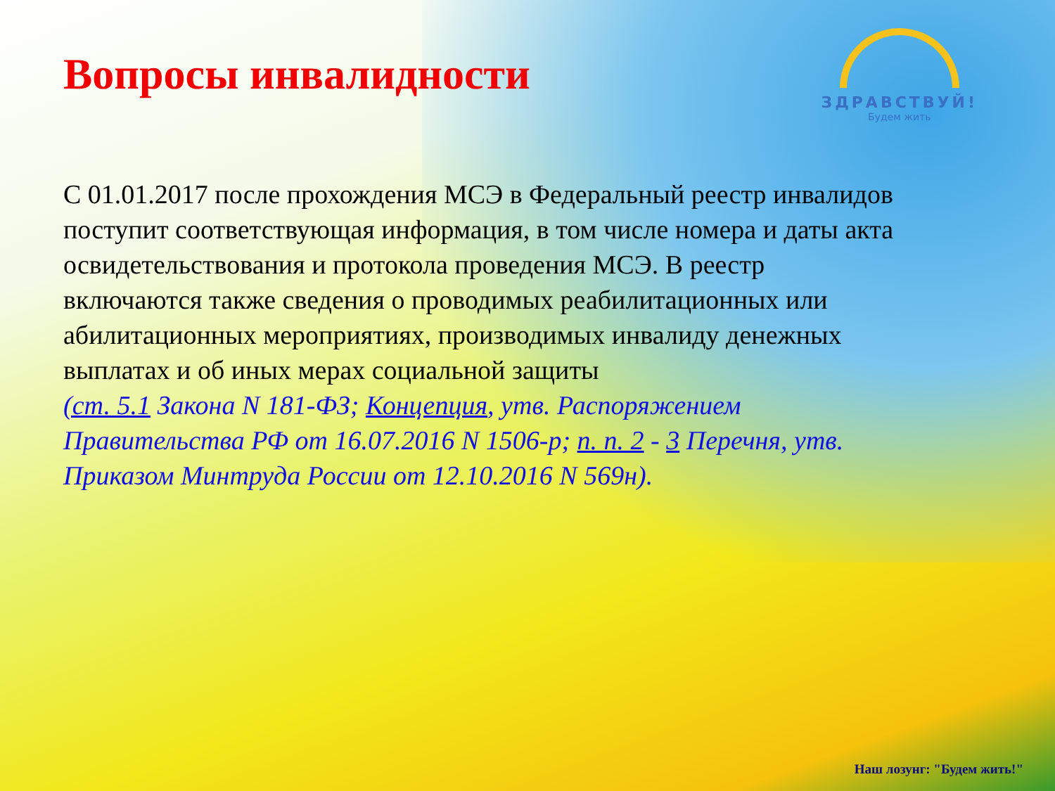Вопросы инвалидности
ЗДРАВСТВУЙ!
Будем жить
С 01.01.2017 после прохождения МСЭ в Федеральный реестр инвалидов поступит соответствующая информация, в том числе номера и даты акта освидетельствования и протокола проведения МСЭ. В реестр включаются также сведения о проводимых реабилитационных или абилитационных мероприятиях, производимых инвалиду денежных выплатах и об иных мерах социальной защиты
(ст. 5.1 Закона N 181-ФЗ; Концепция, утв. Распоряжением Правительства РФ от 16.07.2016 N 1506-р; п. п. 2 - 3 Перечня, утв. Приказом Минтруда России от 12.10.2016 N 569н).
Наш лозунг: "Будем жить!"